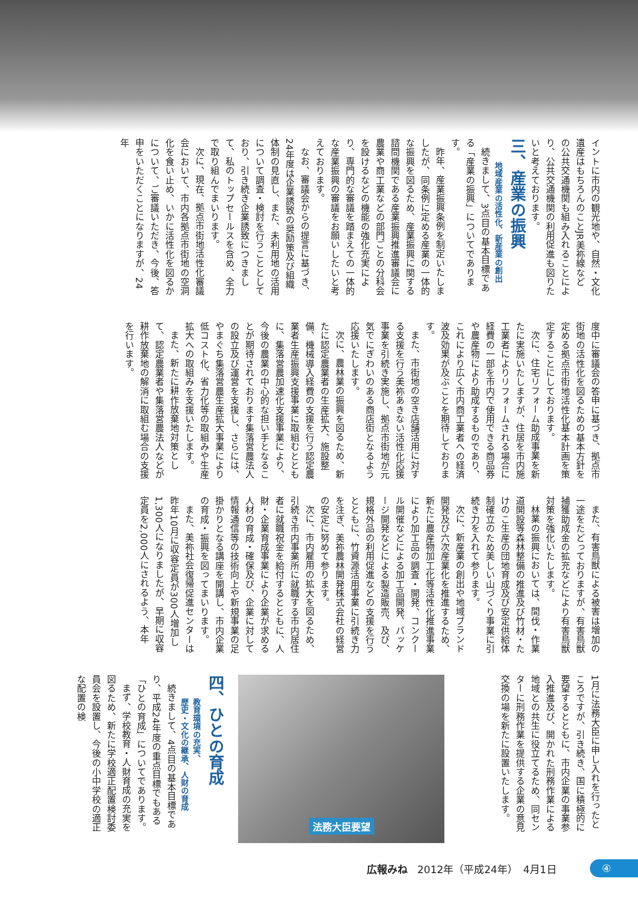イントに市内の観光地や、自然・文化遺産はもちろんのことJR美祢線などの公共交通機関も組み入れることにより、公共交通機関の利用促進も図りたいと考えております。
三、産業の振興
地域産業の活性化、新産業の創出
続きまして、3点目の基本目標である「産業の振興」についてであります。
昨年、産業振興条例を制定いたしましたが、同条例に定める産業の一体的な振興を図るため、産業振興に関する諮問機関である産業振興推進審議会に農業や商工業などの部門ごとの分科会を設けるなどの機能の強化充実により、専門的な審議を踏まえての一体的な産業振興の審議をお願いしたいと考えております。
なお、審議会からの提言に基づき、24年度は企業誘致の奨励策及び組織体制の見直し、また、未利用地の活用について調査・検討を行うこととしており、引き続き企業誘致につきまして、私のトップセールスを含め、全力で取り組んでまいります。
次に、現在、拠点市街地活性化審議会において、市内各拠点市街地の空洞化を食い止め、いかに活性化を図るかについて、ご審議いただき、今後、答申をいただくことになりますが、24年
度中に審議会の答申に基づき、拠点市街地の活性化を図るための基本方針を定める拠点市街地活性化基本計画を策定することにしております。
次に、住宅リフォーム助成事業を新たに実施いたしますが、住居を市内施工業者によりリフォームされる場合に経費の一部を市内で使用できる商品券や農産物により助成するものであり、これにより広く市内商工業者への経済波及効果が及ぶことを期待しております。
また、市街地の空き店舗活用に対する支援を行う美祢あきない活性化応援事業を引続き実施し、拠点市街地が元気でにぎわいのある商店街となるよう応援いたします。
次に、農林業の振興を図るため、新たに認定農業者の生産拡大、施設整備、機械導入経費の支援を行う認定農業者生産振興支援事業に取組むとともに、集落営農加速化支援事業により、今後の農業の中心的な担い手となることが期待されております集落営農法人の設立及び運営を支援し、さらには、やまぐち集落営農生産拡大事業により低コスト化、省力化等の取組みや生産拡大への取組みを支援いたします。
また、新たに耕作放棄地対策として、認定農業者や集落営農法人などが耕作放棄地の解消に取組む場合の支援を行います。
また、有害鳥獣による被害は増加の一途をたどっておりますが、有害鳥獣捕獲助成金の拡充などにより有害鳥獣対策を強化いたします。
林業の振興においては、間伐・作業道開設等森林整備の推進及び竹材・たけのこ生産の団地育成及び安定供給体制確立のため美しい山づくり事業に引続き力を入れて参ります。
次に、新産業の創出や地域ブランド開発及び六次産業化を推進するため、新たに農産物加工化等活性化推進事業により加工品の調査・開発、コンクール開催などによる加工品開発、パッケージ開発などによる製造販売、及び、規格外品の利用促進などの支援を行うとともに、竹資源活用事業に引続き力を注ぎ、美祢農林開発株式会社の経営の安定に努めて参ります。
次に、市内雇用の拡大を図るため、引続き市内事業所に就職する市内居住者に就職祝金を給付するとともに、人財・企業育成事業により企業が求める人材の育成・確保及び、企業に対して情報通信等の技術向上や新規事業の足掛かりとなる講座を開講し、市内企業の育成・振興を図ってまいります。
また、美祢社会復帰促進センターは昨年10月に収容定員が300人増加し1,300人になりましたが、早期に収容定員を2,000人にされるよう、本年
1月に法務大臣に申し入れを行ったところですが、引き続き、国に積極的に要望するとともに、市内企業の事業参入推進及び、開かれた刑務作業による地域との共生に役立てるため、同センターに刑務作業を提供する企業の意見交換の場を新たに設置いたします。
法務大臣要望
四、ひとの育成
教育環境の充実、
歴史・文化の継承、人財の育成
続きまして、4点目の基本目標であり、平成24年度の重点目標でもある「ひとの育成」についてであります。
まず、学校教育・人財育成の充実を図るため、新たに学校適正配置検討委員会を設置し、今後の小中学校の適正な配置の検
広報みね 2012年（平成24年）　4月1日
④